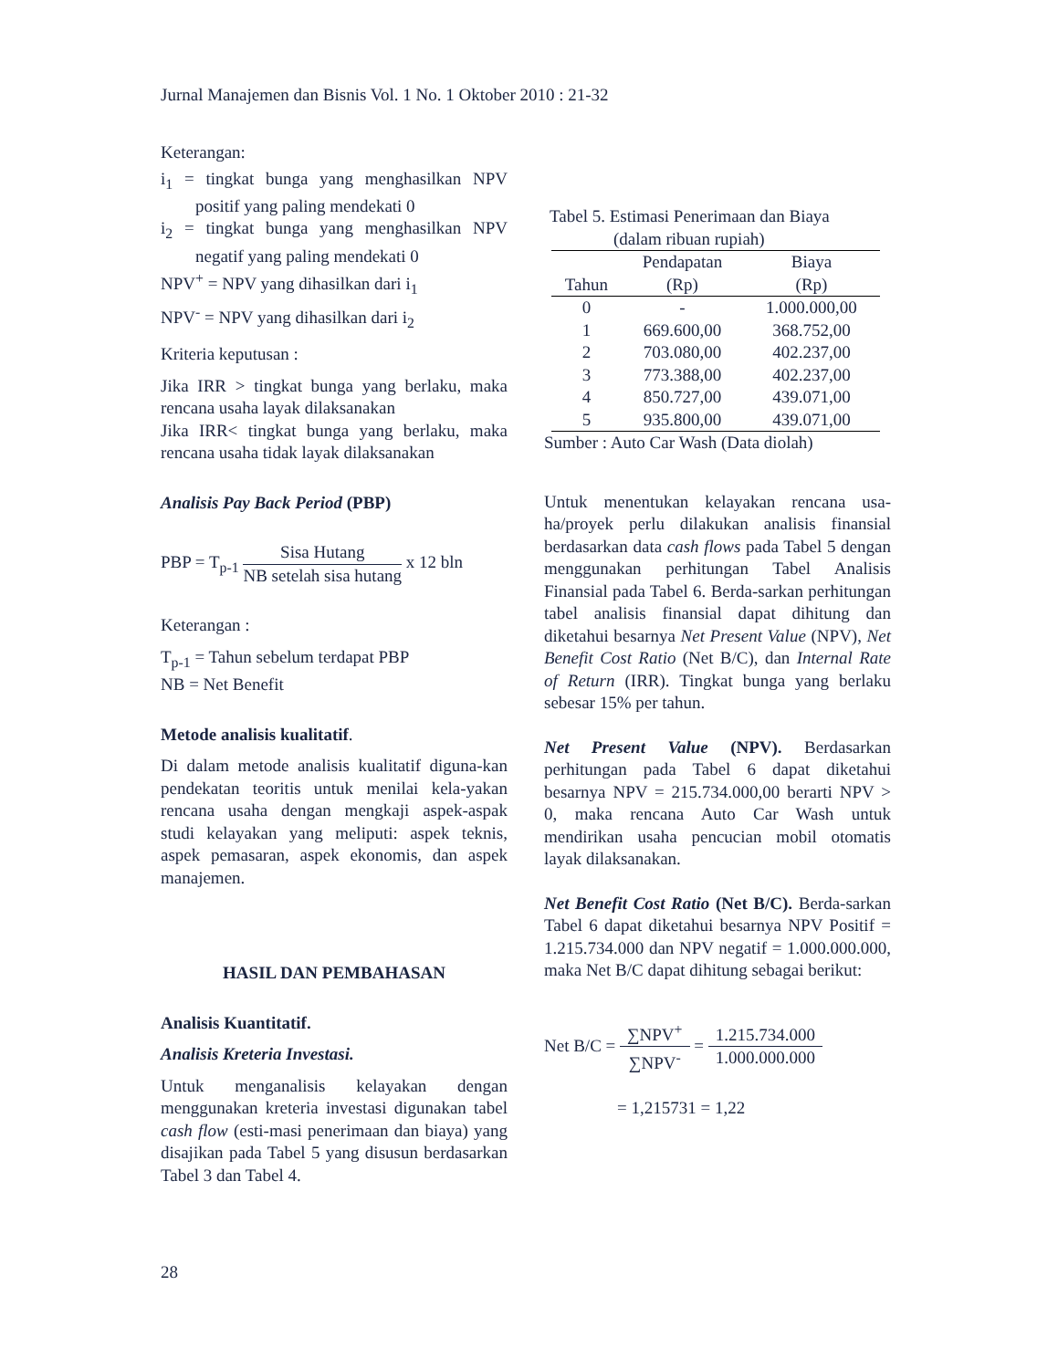Jurnal Manajemen dan Bisnis Vol. 1 No. 1 Oktober 2010 : 21-32
Keterangan:
i<sub>1</sub> = tingkat bunga yang menghasilkan NPV positif yang paling mendekati 0
i<sub>2</sub> = tingkat bunga yang menghasilkan NPV negatif yang paling mendekati 0
NPV<sup>+</sup> = NPV yang dihasilkan dari i<sub>1</sub>
NPV<sup>-</sup> = NPV yang dihasilkan dari i<sub>2</sub>
Kriteria keputusan :
Jika IRR > tingkat bunga yang berlaku, maka rencana usaha layak dilaksanakan
Jika IRR< tingkat bunga yang berlaku, maka rencana usaha tidak layak dilaksanakan
Analisis Pay Back Period (PBP)
PBP = T<sub>p-1</sub> Sisa Hutang NB setelah sisa hutang x 12 bln
Keterangan :
T<sub>p-1</sub> = Tahun sebelum terdapat PBP
NB = Net Benefit
Metode analisis kualitatif.
Di dalam metode analisis kualitatif diguna-kan pendekatan teoritis untuk menilai kela-yakan rencana usaha dengan mengkaji aspek-aspak studi kelayakan yang meliputi: aspek teknis, aspek pemasaran, aspek ekonomis, dan aspek manajemen.
HASIL DAN PEMBAHASAN
Analisis Kuantitatif.
Analisis Kreteria Investasi.
Untuk menganalisis kelayakan dengan menggunakan kreteria investasi digunakan tabel cash flow (esti-masi penerimaan dan biaya) yang disajikan pada Tabel 5 yang disusun berdasarkan Tabel 3 dan Tabel 4.
Tabel 5. Estimasi Penerimaan dan Biaya
(dalam ribuan rupiah)
| Tahun | Pendapatan (Rp) | Biaya (Rp) |
| --- | --- | --- |
| 0 | - | 1.000.000,00 |
| 1 | 669.600,00 | 368.752,00 |
| 2 | 703.080,00 | 402.237,00 |
| 3 | 773.388,00 | 402.237,00 |
| 4 | 850.727,00 | 439.071,00 |
| 5 | 935.800,00 | 439.071,00 |
Sumber : Auto Car Wash (Data diolah)
Untuk menentukan kelayakan rencana usa-ha/proyek perlu dilakukan analisis finansial berdasarkan data cash flows pada Tabel 5 dengan menggunakan perhitungan Tabel Analisis Finansial pada Tabel 6. Berda-sarkan perhitungan tabel analisis finansial dapat dihitung dan diketahui besarnya Net Present Value (NPV), Net Benefit Cost Ratio (Net B/C), dan Internal Rate of Return (IRR). Tingkat bunga yang berlaku sebesar 15% per tahun.
Net Present Value (NPV). Berdasarkan perhitungan pada Tabel 6 dapat diketahui besarnya NPV = 215.734.000,00 berarti NPV > 0, maka rencana Auto Car Wash untuk mendirikan usaha pencucian mobil otomatis layak dilaksanakan.
Net Benefit Cost Ratio (Net B/C). Berda-sarkan Tabel 6 dapat diketahui besarnya NPV Positif = 1.215.734.000 dan NPV negatif = 1.000.000.000, maka Net B/C dapat dihitung sebagai berikut:
Net B/C = ∑NPV<sup>+</sup> ∑NPV<sup>-</sup> = 1.215.734.000 1.000.000.000
= 1,215731 = 1,22
28